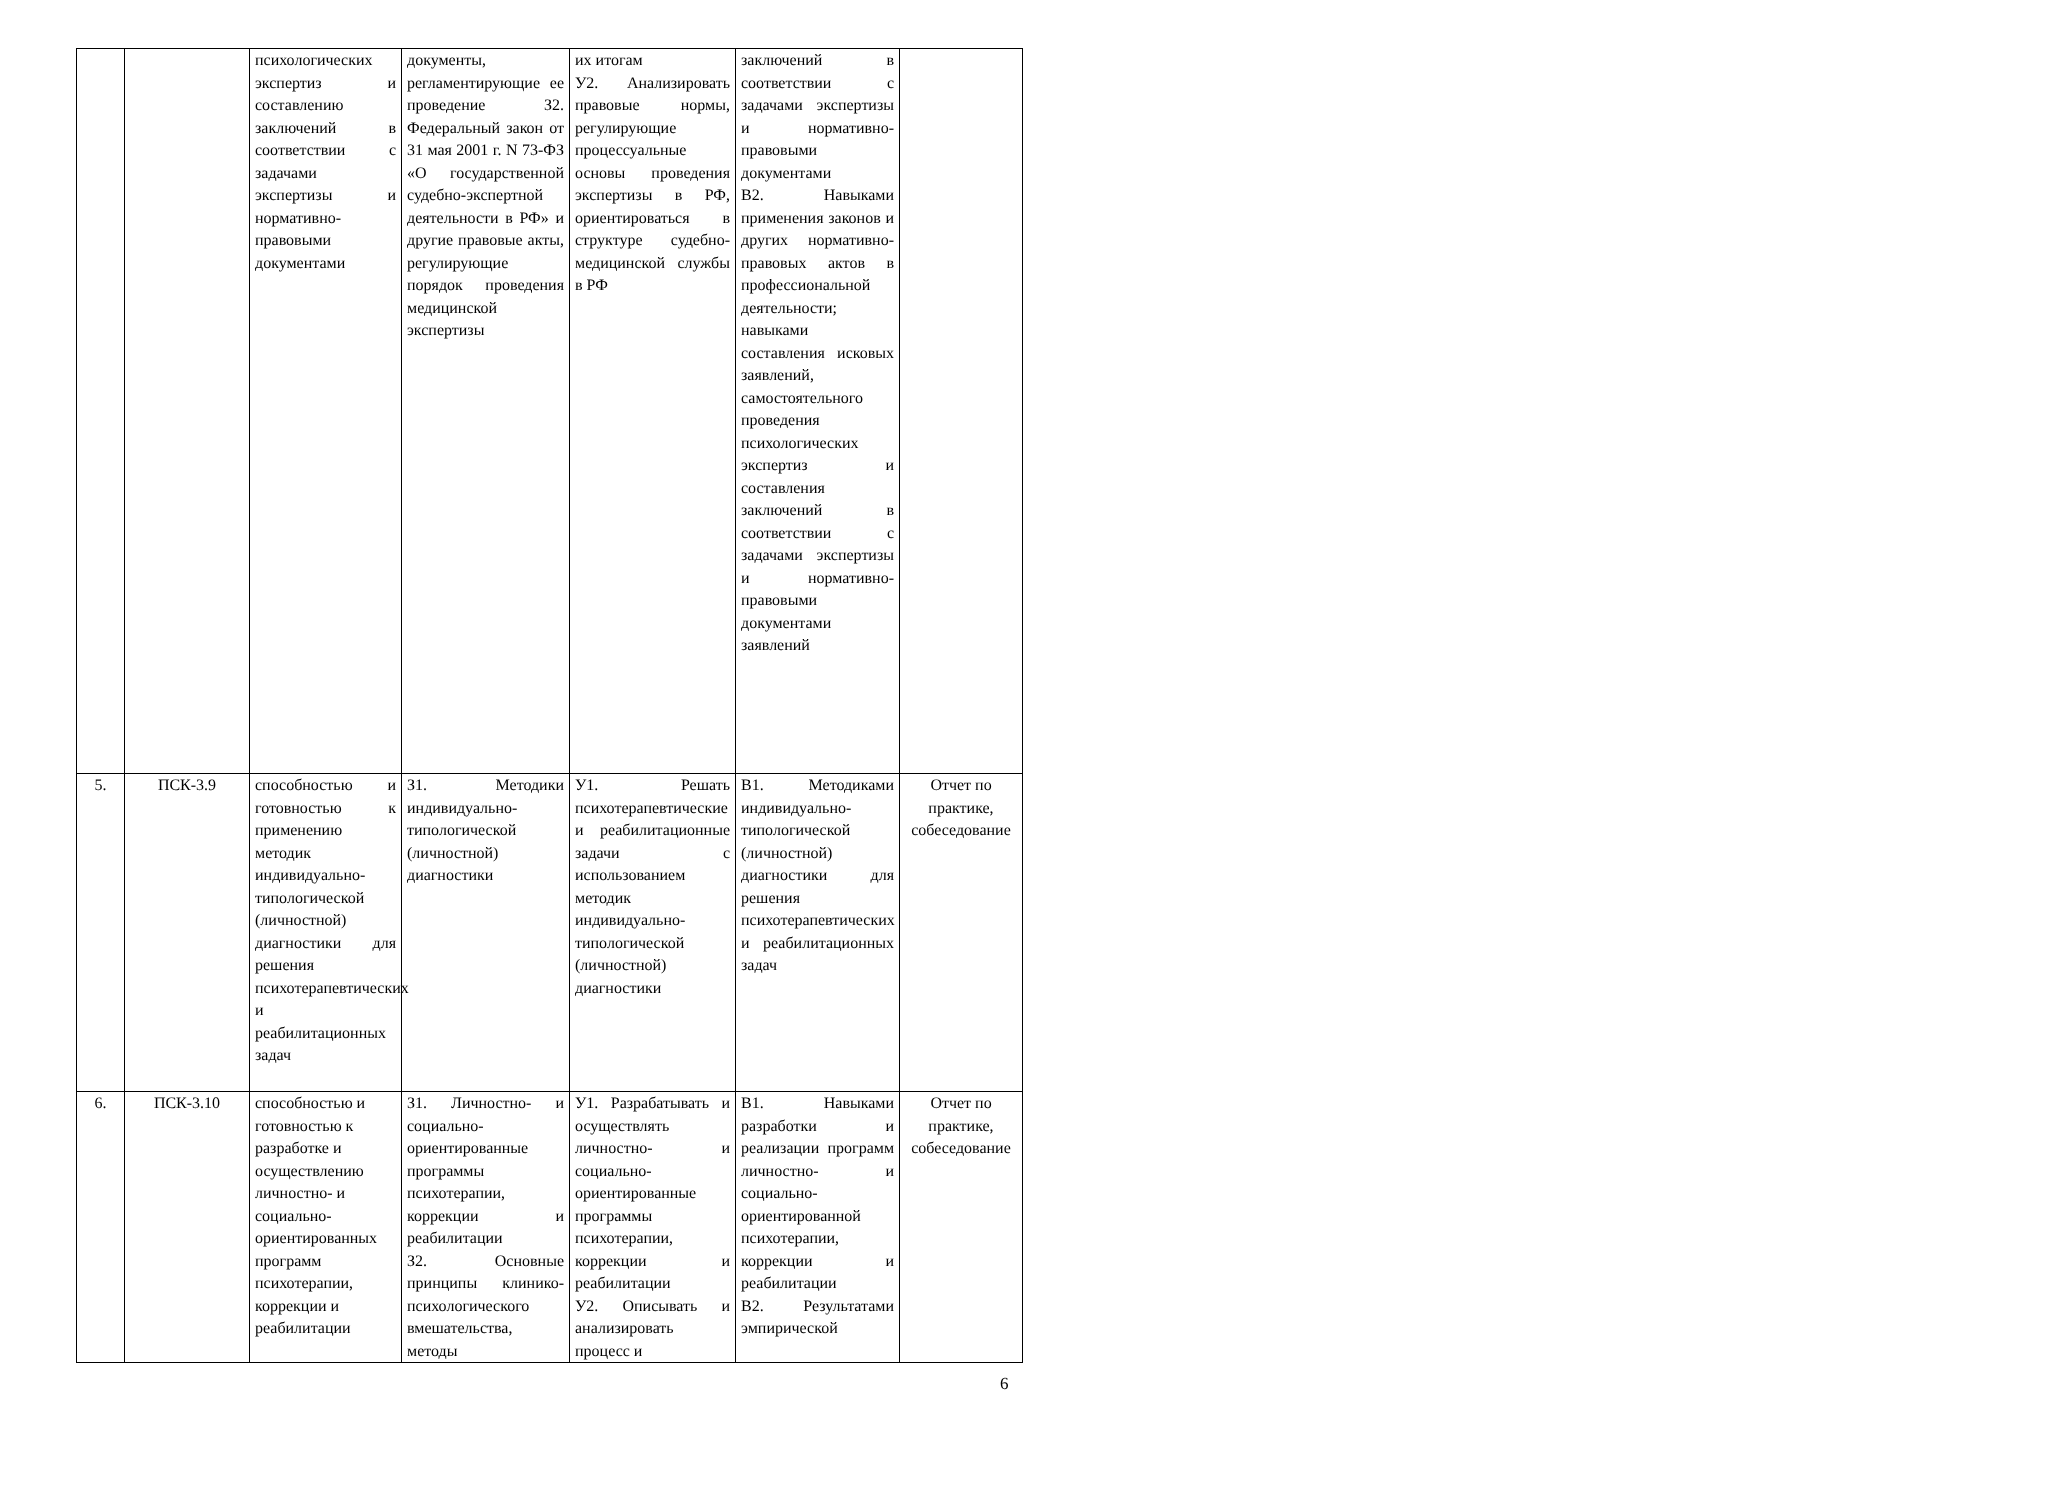| | | психологических экспертиз и составлению заключений в соответствии с задачами экспертизы и нормативно-правовыми документами | документы, регламентирующие ее проведение З2. Федеральный закон от 31 мая 2001 г. N 73-ФЗ «О государственной судебно-экспертной деятельности в РФ» и другие правовые акты, регулирующие порядок проведения медицинской экспертизы | их итогам У2. Анализировать правовые нормы, регулирующие процессуальные основы проведения экспертизы в РФ, ориентироваться в структуре судебно-медицинской службы в РФ | заключений в соответствии с задачами экспертизы и нормативно-правовыми документами В2. Навыками применения законов и других нормативно-правовых актов в профессиональной деятельности; навыками составления исковых заявлений, самостоятельного проведения психологических экспертиз и составления заключений в соответствии с задачами экспертизы и нормативно-правовыми документами заявлений | |
| 5. | ПСК-3.9 | способностью и готовностью к применению методик индивидуально-типологической (личностной) диагностики для решения психотерапевтических и реабилитационных задач | З1. Методики индивидуально-типологической (личностной) диагностики | У1. Решать психотерапевтические и реабилитационные задачи с использованием методик индивидуально-типологической (личностной) диагностики | В1. Методиками индивидуально-типологической (личностной) диагностики для решения психотерапевтических и реабилитационных задач | Отчет по практике, собеседование |
| 6. | ПСК-3.10 | способностью и готовностью к разработке и осуществлению личностно- и социально-ориентированных программ психотерапии, коррекции и реабилитации | З1. Личностно- и социально-ориентированные программы психотерапии, коррекции и реабилитации З2. Основные принципы клинико-психологического вмешательства, методы | У1. Разрабатывать и осуществлять личностно- и социально-ориентированные программы психотерапии, коррекции и реабилитации У2. Описывать и анализировать процесс и | В1. Навыками разработки и реализации программ личностно- и социально-ориентированной психотерапии, коррекции и реабилитации В2. Результатами эмпирической | Отчет по практике, собеседование |
6